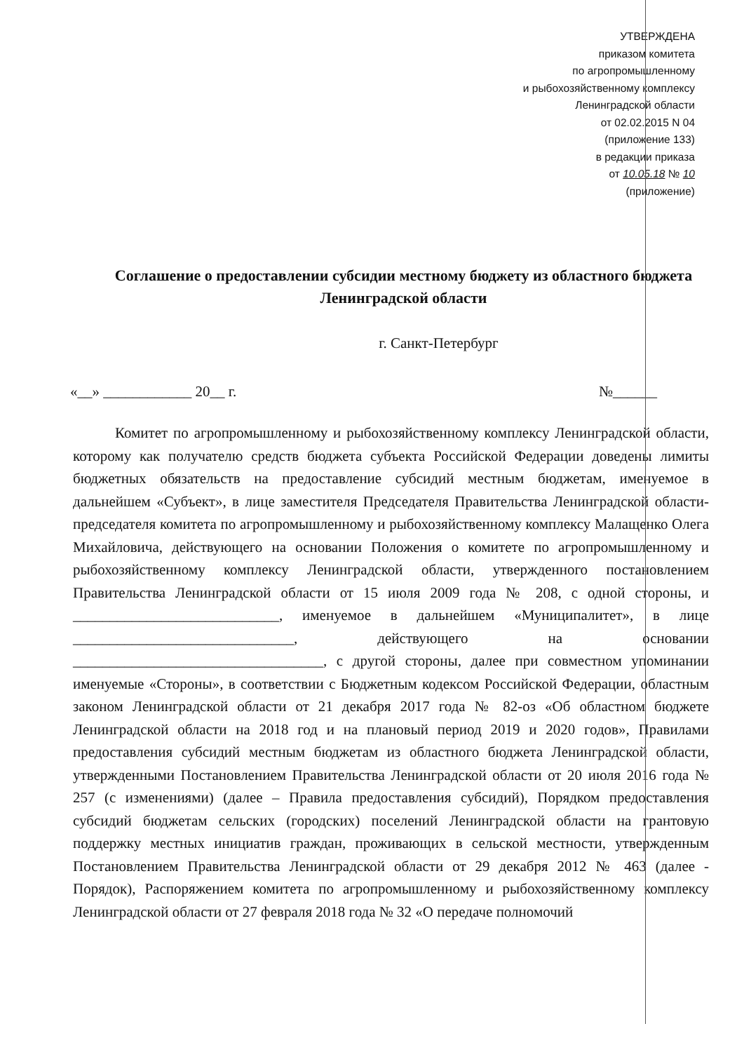УТВЕРЖДЕНА
приказом комитета
по агропромышленному
и рыбохозяйственному комплексу
Ленинградской области
от 02.02.2015 N 04
(приложение 133)
в редакции приказа
от 10.05.18 № 10
(приложение)
Соглашение о предоставлении субсидии местному бюджету из областного бюджета Ленинградской области
г. Санкт-Петербург
«__» ____________ 20__ г. №______
Комитет по агропромышленному и рыбохозяйственному комплексу Ленинградской области, которому как получателю средств бюджета субъекта Российской Федерации доведены лимиты бюджетных обязательств на предоставление субсидий местным бюджетам, именуемое в дальнейшем «Субъект», в лице заместителя Председателя Правительства Ленинградской области-председателя комитета по агропромышленному и рыбохозяйственному комплексу Малащенко Олега Михайловича, действующего на основании Положения о комитете по агропромышленному и рыбохозяйственному комплексу Ленинградской области, утвержденного постановлением Правительства Ленинградской области от 15 июля 2009 года № 208, с одной стороны, и ____________________________, именуемое в дальнейшем «Муниципалитет», в лице ______________________________, действующего на основании __________________________________, с другой стороны, далее при совместном упоминании именуемые «Стороны», в соответствии с Бюджетным кодексом Российской Федерации, областным законом Ленинградской области от 21 декабря 2017 года № 82-оз «Об областном бюджете Ленинградской области на 2018 год и на плановый период 2019 и 2020 годов», Правилами предоставления субсидий местным бюджетам из областного бюджета Ленинградской области, утвержденными Постановлением Правительства Ленинградской области от 20 июля 2016 года № 257 (с изменениями) (далее – Правила предоставления субсидий), Порядком предоставления субсидий бюджетам сельских (городских) поселений Ленинградской области на грантовую поддержку местных инициатив граждан, проживающих в сельской местности, утвержденным Постановлением Правительства Ленинградской области от 29 декабря 2012 № 463 (далее - Порядок), Распоряжением комитета по агропромышленному и рыбохозяйственному комплексу Ленинградской области от 27 февраля 2018 года № 32 «О передаче полномочий